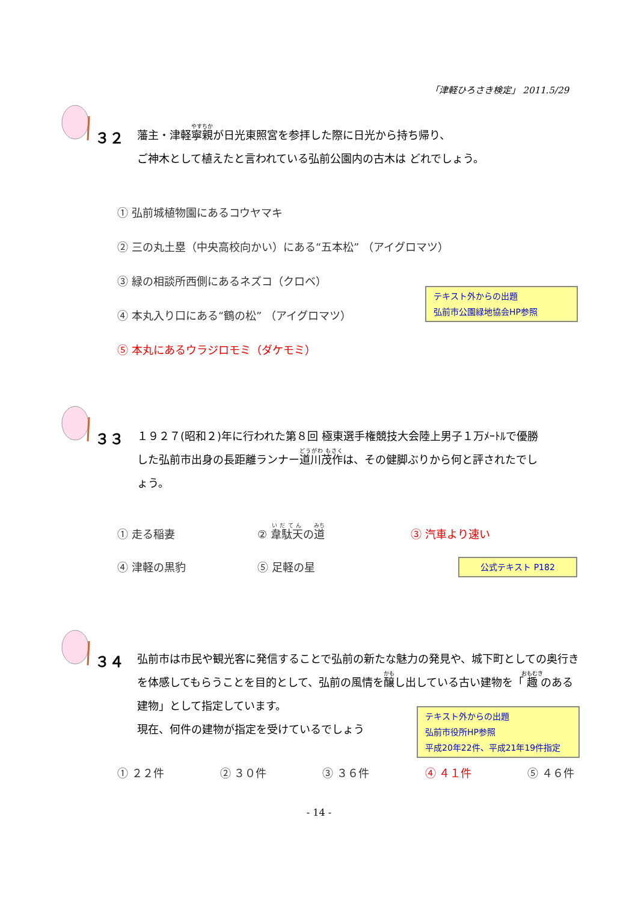「津軽ひろさき検定」 2011.5/29
３２
藩主・津軽寧親が日光東照宮を参拝した際に日光から持ち帰り、
ご神木として植えたと言われている弘前公園内の古木は どれでしょう。
① 弘前城植物園にあるコウヤマキ
② 三の丸土塁（中央高校向かい）にある“五本松” （アイグロマツ）
③ 緑の相談所西側にあるネズコ（クロベ）
④ 本丸入り口にある“鶴の松” （アイグロマツ）
⑤ 本丸にあるウラジロモミ（ダケモミ）
テキスト外からの出題
弘前市公園緑地協会HP参照
３３
１９２７(昭和２)年に行われた第８回 極東選手権競技大会陸上男子１万ﾒｰﾄﾙで優勝した弘前市出身の長距離ランナー道川茂作は、その健脚ぶりから何と評されたでしょう。
① 走る稲妻 ② 韋駄天の道 ③ 汽車より速い
④ 津軽の黒豹 ⑤ 足軽の星
公式テキスト P182
３４
弘前市は市民や観光客に発信することで弘前の新たな魅力の発見や、城下町としての奥行きを体感してもらうことを目的として、弘前の風情を醸し出している古い建物を「趣のある建物」として指定しています。
現在、何件の建物が指定を受けているでしょう
テキスト外からの出題
弘前市役所HP参照
平成20年22件、平成21年19件指定
① ２２件 ② ３０件 ③ ３６件 ④ ４１件 ⑤ ４６件
- 14 -